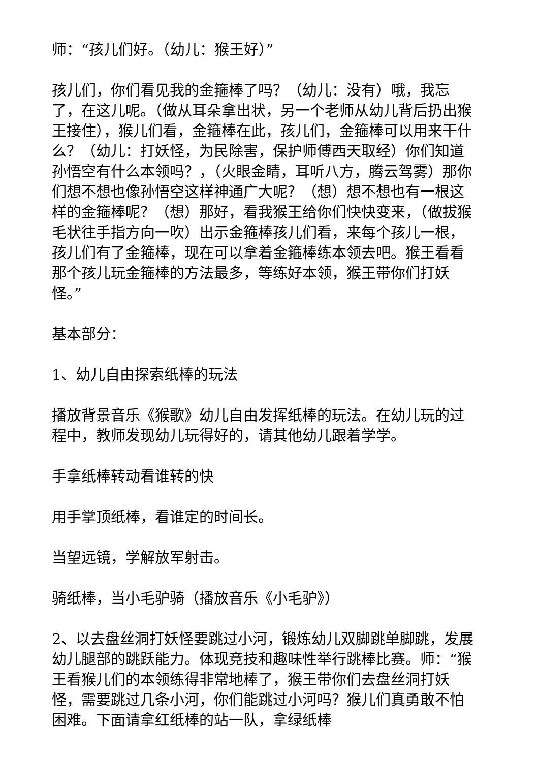师：“孩儿们好。（幼儿：猴王好）”
孩儿们，你们看见我的金箍棒了吗？（幼儿：没有）哦，我忘了，在这儿呢。（做从耳朵拿出状，另一个老师从幼儿背后扔出猴王接住），猴儿们看，金箍棒在此，孩儿们，金箍棒可以用来干什么？（幼儿：打妖怪，为民除害，保护师傅西天取经）你们知道孙悟空有什么本领吗？，（火眼金睛，耳听八方，腾云驾雾）那你们想不想也像孙悟空这样神通广大呢？（想）想不想也有一根这样的金箍棒呢？（想）那好，看我猴王给你们快快变来，（做拔猴毛状往手指方向一吹）出示金箍棒孩儿们看，来每个孩儿一根，孩儿们有了金箍棒，现在可以拿着金箍棒练本领去吧。猴王看看那个孩儿玩金箍棒的方法最多，等练好本领，猴王带你们打妖怪。”
基本部分：
1、幼儿自由探索纸棒的玩法
播放背景音乐《猴歌》幼儿自由发挥纸棒的玩法。在幼儿玩的过程中，教师发现幼儿玩得好的，请其他幼儿跟着学学。
手拿纸棒转动看谁转的快
用手掌顶纸棒，看谁定的时间长。
当望远镜，学解放军射击。
骑纸棒，当小毛驴骑（播放音乐《小毛驴》）
2、以去盘丝洞打妖怪要跳过小河，锻炼幼儿双脚跳单脚跳，发展幼儿腿部的跳跃能力。体现竞技和趣味性举行跳棒比赛。师：“猴王看猴儿们的本领练得非常地棒了，猴王带你们去盘丝洞打妖怪，需要跳过几条小河，你们能跳过小河吗？猴儿们真勇敢不怕困难。下面请拿红纸棒的站一队，拿绿纸棒